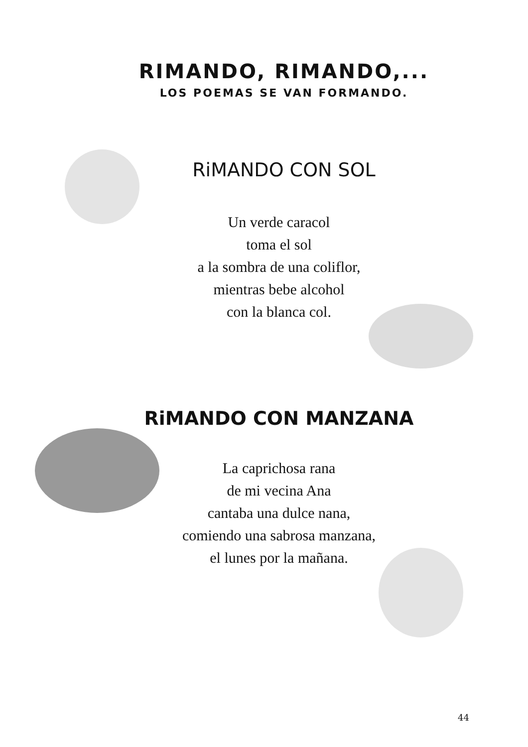RIMANDO, RIMANDO,...
LOS POEMAS SE VAN FORMANDO.
RiMANDO CON SOL
Un verde caracol
toma el sol
a la sombra de una coliflor,
mientras bebe alcohol
con la blanca col.
RiMANDO CON MANZANA
La caprichosa rana
de mi vecina Ana
cantaba una dulce nana,
comiendo una sabrosa manzana,
el lunes por la mañana.
44